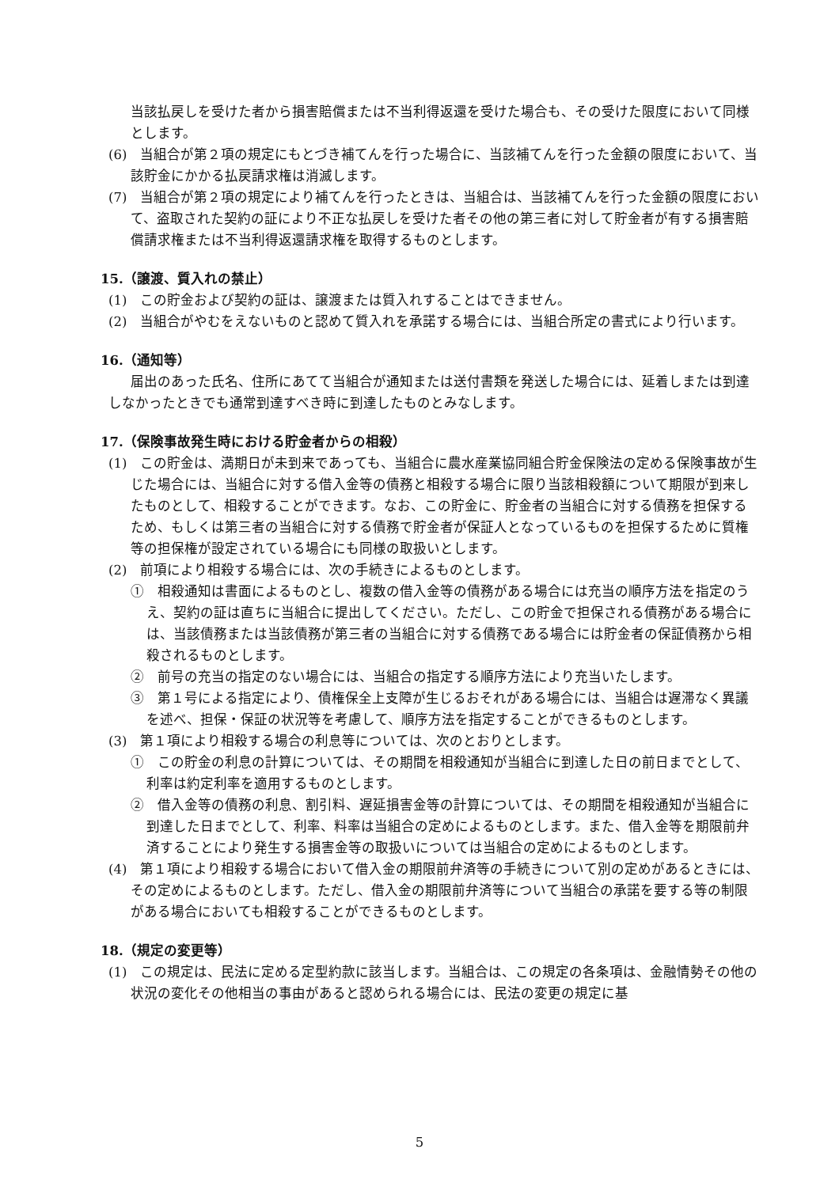当該払戻しを受けた者から損害賠償または不当利得返還を受けた場合も、その受けた限度において同様とします。
(6)　当組合が第２項の規定にもとづき補てんを行った場合に、当該補てんを行った金額の限度において、当該貯金にかかる払戻請求権は消滅します。
(7)　当組合が第２項の規定により補てんを行ったときは、当組合は、当該補てんを行った金額の限度において、盗取された契約の証により不正な払戻しを受けた者その他の第三者に対して貯金者が有する損害賠償請求権または不当利得返還請求権を取得するものとします。
15.（譲渡、質入れの禁止）
(1)　この貯金および契約の証は、譲渡または質入れすることはできません。
(2)　当組合がやむをえないものと認めて質入れを承諾する場合には、当組合所定の書式により行います。
16.（通知等）
届出のあった氏名、住所にあてて当組合が通知または送付書類を発送した場合には、延着しまたは到達しなかったときでも通常到達すべき時に到達したものとみなします。
17.（保険事故発生時における貯金者からの相殺）
(1)　この貯金は、満期日が未到来であっても、当組合に農水産業協同組合貯金保険法の定める保険事故が生じた場合には、当組合に対する借入金等の債務と相殺する場合に限り当該相殺額について期限が到来したものとして、相殺することができます。なお、この貯金に、貯金者の当組合に対する債務を担保するため、もしくは第三者の当組合に対する債務で貯金者が保証人となっているものを担保するために質権等の担保権が設定されている場合にも同様の取扱いとします。
(2)　前項により相殺する場合には、次の手続きによるものとします。
①　相殺通知は書面によるものとし、複数の借入金等の債務がある場合には充当の順序方法を指定のうえ、契約の証は直ちに当組合に提出してください。ただし、この貯金で担保される債務がある場合には、当該債務または当該債務が第三者の当組合に対する債務である場合には貯金者の保証債務から相殺されるものとします。
②　前号の充当の指定のない場合には、当組合の指定する順序方法により充当いたします。
③　第１号による指定により、債権保全上支障が生じるおそれがある場合には、当組合は遅滞なく異議を述べ、担保・保証の状況等を考慮して、順序方法を指定することができるものとします。
(3)　第１項により相殺する場合の利息等については、次のとおりとします。
①　この貯金の利息の計算については、その期間を相殺通知が当組合に到達した日の前日までとして、利率は約定利率を適用するものとします。
②　借入金等の債務の利息、割引料、遅延損害金等の計算については、その期間を相殺通知が当組合に到達した日までとして、利率、料率は当組合の定めによるものとします。また、借入金等を期限前弁済することにより発生する損害金等の取扱いについては当組合の定めによるものとします。
(4)　第１項により相殺する場合において借入金の期限前弁済等の手続きについて別の定めがあるときには、その定めによるものとします。ただし、借入金の期限前弁済等について当組合の承諾を要する等の制限がある場合においても相殺することができるものとします。
18.（規定の変更等）
(1)　この規定は、民法に定める定型約款に該当します。当組合は、この規定の各条項は、金融情勢その他の状況の変化その他相当の事由があると認められる場合には、民法の変更の規定に基
5